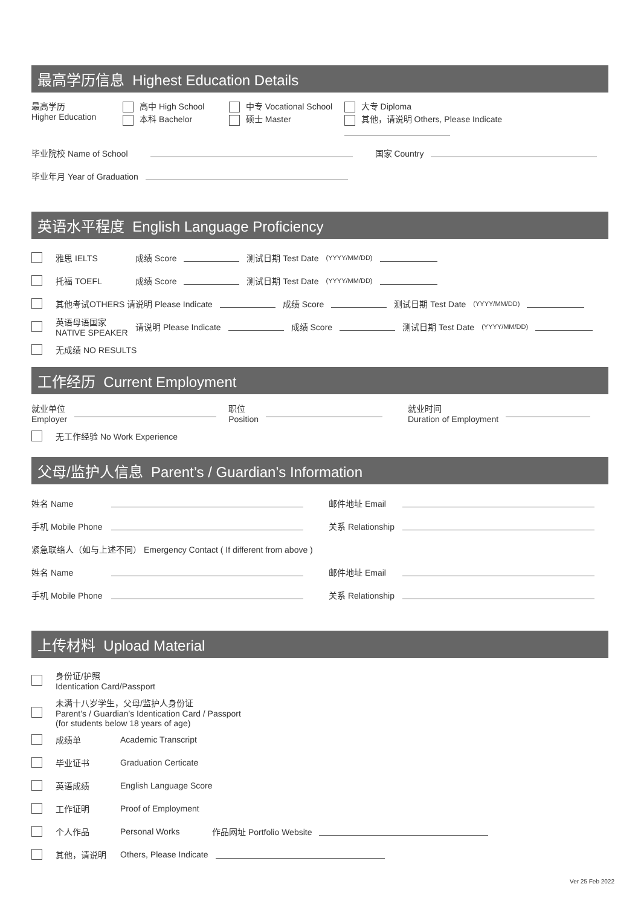最高学历信息 Highest Education Details
最高学历
Higher Education
高中 High School
本科 Bachelor
中专 Vocational School
硕士 Master
大专 Diploma
其他，请说明 Others, Please Indicate
毕业院校 Name of School 国家 Country
毕业年月 Year of Graduation
英语水平程度 English Language Proficiency
雅思 IELTS 成绩 Score 测试日期 Test Date (YYYY/MM/DD)
托福 TOEFL 成绩 Score 测试日期 Test Date (YYYY/MM/DD)
其他考试OTHERS 请说明 Please Indicate 成绩 Score 测试日期 Test Date (YYYY/MM/DD)
英语母语国家
NATIVE SPEAKER 请说明 Please Indicate 成绩 Score 测试日期 Test Date (YYYY/MM/DD)
无成绩 NO RESULTS
工作经历 Current Employment
就业单位
Employer 职位
Position 就业时间
Duration of Employment
无工作经验 No Work Experience
父母/监护人信息 Parent’s / Guardian’s Information
姓名 Name 邮件地址 Email
手机 Mobile Phone 关系 Relationship
紧急联络人（如与上述不同） Emergency Contact ( If different from above )
姓名 Name 邮件地址 Email
手机 Mobile Phone 关系 Relationship
上传材料 Upload Material
身份证/护照
Identication Card/Passport
未满十八岁学生，父母/监护人身份证
Parent’s / Guardian’s Identication Card / Passport
(for students below 18 years of age)
成绩单 Academic Transcript
毕业证书 Graduation Certicate
英语成绩 English Language Score
工作证明 Proof of Employment
个人作品 Personal Works 作品网址 Portfolio Website
其他，请说明 Others, Please Indicate
Ver 25 Feb 2022